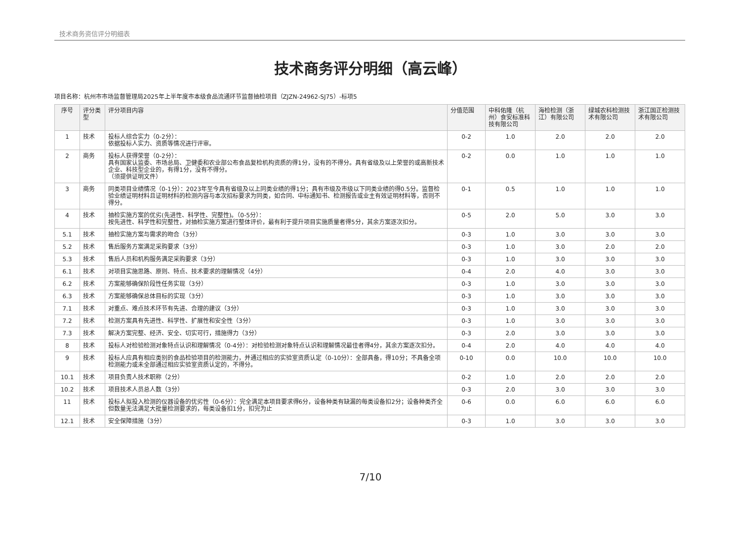技术商务资信评分明细表
技术商务评分明细（高云峰）
项目名称：杭州市市场监督管理局2025年上半年度市本级食品流通环节监督抽检项目（ZJZN-24962-SJ75）-标项5
| 序号 | 评分类型 | 评分项目内容 | 分值范围 | 中科佑隆（杭州）食安标准科技有限公司 | 海检检测（浙江）有限公司 | 绿城农科检测技术有限公司 | 浙江国正检测技术有限公司 |
| --- | --- | --- | --- | --- | --- | --- | --- |
| 1 | 技术 | 投标人综合实力（0-2分）： 依据投标人实力、资质等情况进行评审。 | 0-2 | 1.0 | 2.0 | 2.0 | 2.0 |
| 2 | 商务 | 投标人获得荣誉（0-2分）： 具有国家认监委、市场总局、卫健委和农业部公布食品复检机构资质的得1分，没有的不得分。具有省级及以上荣誉的或高新技术企业、科技型企业的，有得1分，没有不得分。 （须提供证明文件） | 0-2 | 0.0 | 1.0 | 1.0 | 1.0 |
| 3 | 商务 | 同类项目业绩情况（0-1分）：2023年至今具有省级及以上同类业绩的得1分；具有市级及市级以下同类业绩的得0.5分。监督检验业绩证明材料且证明材料的检测内容与本次招标要求为同类，如合同、中标通知书、检测报告或业主有效证明材料等，否则不得分。 | 0-1 | 0.5 | 1.0 | 1.0 | 1.0 |
| 4 | 技术 | 抽检实施方案的优劣(先进性、科学性、完整性)。（0-5分）： 按先进性、科学性和完整性，对抽检实施方案进行整体评价，最有利于提升项目实施质量者得5分，其余方案逐次扣分。 | 0-5 | 2.0 | 5.0 | 3.0 | 3.0 |
| 5.1 | 技术 | 抽检实施方案与需求的吻合（3分） | 0-3 | 1.0 | 3.0 | 3.0 | 3.0 |
| 5.2 | 技术 | 售后服务方案满足采购要求（3分） | 0-3 | 1.0 | 3.0 | 2.0 | 2.0 |
| 5.3 | 技术 | 售后人员和机构服务满足采购要求（3分） | 0-3 | 1.0 | 3.0 | 3.0 | 3.0 |
| 6.1 | 技术 | 对项目实施思路、原则、特点、技术要求的理解情况（4分） | 0-4 | 2.0 | 4.0 | 3.0 | 3.0 |
| 6.2 | 技术 | 方案能够确保阶段性任务实现（3分） | 0-3 | 1.0 | 3.0 | 3.0 | 3.0 |
| 6.3 | 技术 | 方案能够确保总体目标的实现（3分） | 0-3 | 1.0 | 3.0 | 3.0 | 3.0 |
| 7.1 | 技术 | 对重点、难点技术环节有先进、合理的建议（3分） | 0-3 | 1.0 | 3.0 | 3.0 | 3.0 |
| 7.2 | 技术 | 检测方案具有先进性、科学性、扩展性和安全性（3分） | 0-3 | 1.0 | 3.0 | 3.0 | 3.0 |
| 7.3 | 技术 | 解决方案完整、经济、安全、切实可行，措施得力（3分） | 0-3 | 2.0 | 3.0 | 3.0 | 3.0 |
| 8 | 技术 | 投标人对检验检测对象特点认识和理解情况（0-4分）：对检验检测对象特点认识和理解情况最佳者得4分，其余方案逐次扣分。 | 0-4 | 2.0 | 4.0 | 4.0 | 4.0 |
| 9 | 技术 | 投标人应具有相应类别的食品检验项目的检测能力，并通过相应的实验室资质认定（0-10分）：全部具备，得10分；不具备全项检测能力或未全部通过相应实验室资质认定的，不得分。 | 0-10 | 0.0 | 10.0 | 10.0 | 10.0 |
| 10.1 | 技术 | 项目负责人技术职称（2分） | 0-2 | 1.0 | 2.0 | 2.0 | 2.0 |
| 10.2 | 技术 | 项目技术人员总人数（3分） | 0-3 | 2.0 | 3.0 | 3.0 | 3.0 |
| 11 | 技术 | 投标人拟投入检测的仪器设备的优劣性（0-6分）：完全满足本项目要求得6分，设备种类有缺漏的每类设备扣2分；设备种类齐全但数量无法满足大批量检测要求的，每类设备扣1分，扣完为止 | 0-6 | 0.0 | 6.0 | 6.0 | 6.0 |
| 12.1 | 技术 | 安全保障措施（3分） | 0-3 | 1.0 | 3.0 | 3.0 | 3.0 |
7/10